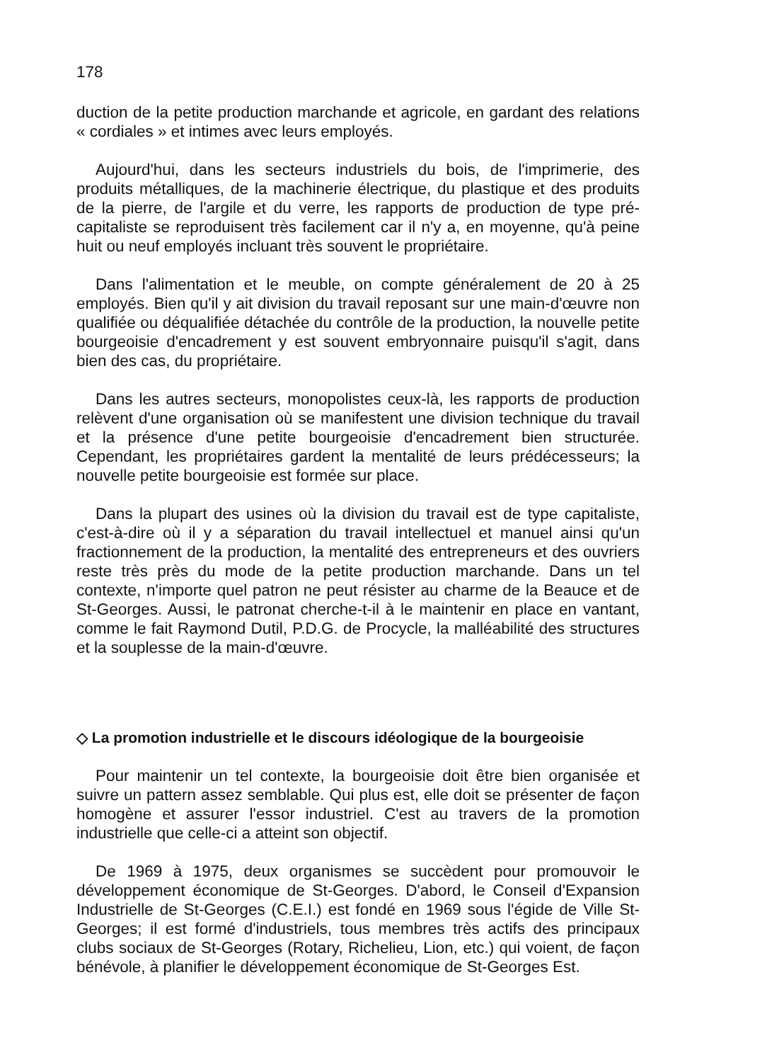178
duction de la petite production marchande et agricole, en gardant des relations « cordiales » et intimes avec leurs employés.
Aujourd'hui, dans les secteurs industriels du bois, de l'imprimerie, des produits métalliques, de la machinerie électrique, du plastique et des produits de la pierre, de l'argile et du verre, les rapports de production de type pré-capitaliste se reproduisent très facilement car il n'y a, en moyenne, qu'à peine huit ou neuf employés incluant très souvent le propriétaire.
Dans l'alimentation et le meuble, on compte généralement de 20 à 25 employés. Bien qu'il y ait division du travail reposant sur une main-d'œuvre non qualifiée ou déqualifiée détachée du contrôle de la production, la nouvelle petite bourgeoisie d'encadrement y est souvent embryonnaire puisqu'il s'agit, dans bien des cas, du propriétaire.
Dans les autres secteurs, monopolistes ceux-là, les rapports de production relèvent d'une organisation où se manifestent une division technique du travail et la présence d'une petite bourgeoisie d'encadrement bien structurée. Cependant, les propriétaires gardent la mentalité de leurs prédécesseurs; la nouvelle petite bourgeoisie est formée sur place.
Dans la plupart des usines où la division du travail est de type capitaliste, c'est-à-dire où il y a séparation du travail intellectuel et manuel ainsi qu'un fractionnement de la production, la mentalité des entrepreneurs et des ouvriers reste très près du mode de la petite production marchande. Dans un tel contexte, n'importe quel patron ne peut résister au charme de la Beauce et de St-Georges. Aussi, le patronat cherche-t-il à le maintenir en place en vantant, comme le fait Raymond Dutil, P.D.G. de Procycle, la malléabilité des structures et la souplesse de la main-d'œuvre.
◇ La promotion industrielle et le discours idéologique de la bourgeoisie
Pour maintenir un tel contexte, la bourgeoisie doit être bien organisée et suivre un pattern assez semblable. Qui plus est, elle doit se présenter de façon homogène et assurer l'essor industriel. C'est au travers de la promotion industrielle que celle-ci a atteint son objectif.
De 1969 à 1975, deux organismes se succèdent pour promouvoir le développement économique de St-Georges. D'abord, le Conseil d'Expansion Industrielle de St-Georges (C.E.I.) est fondé en 1969 sous l'égide de Ville St-Georges; il est formé d'industriels, tous membres très actifs des principaux clubs sociaux de St-Georges (Rotary, Richelieu, Lion, etc.) qui voient, de façon bénévole, à planifier le développement économique de St-Georges Est.